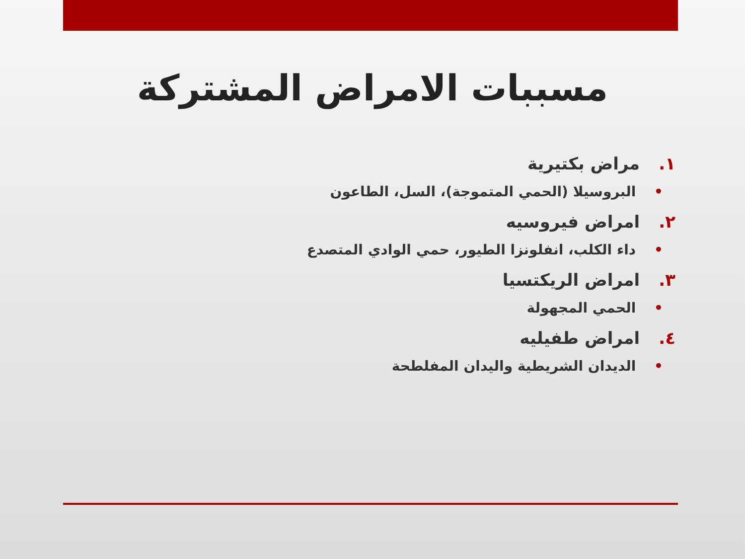مسببات الامراض المشتركة
١. مراض بكتيرية
• البروسيلا (الحمي المتموجة)، السل، الطاعون
٢. امراض فيروسيه
• داء الكلب، انفلونزا الطيور، حمي الوادي المتصدع
٣. امراض الريكتسيا
• الحمي المجهولة
٤. امراض طفيليه
• الديدان الشريطية واليدان المفلطحة